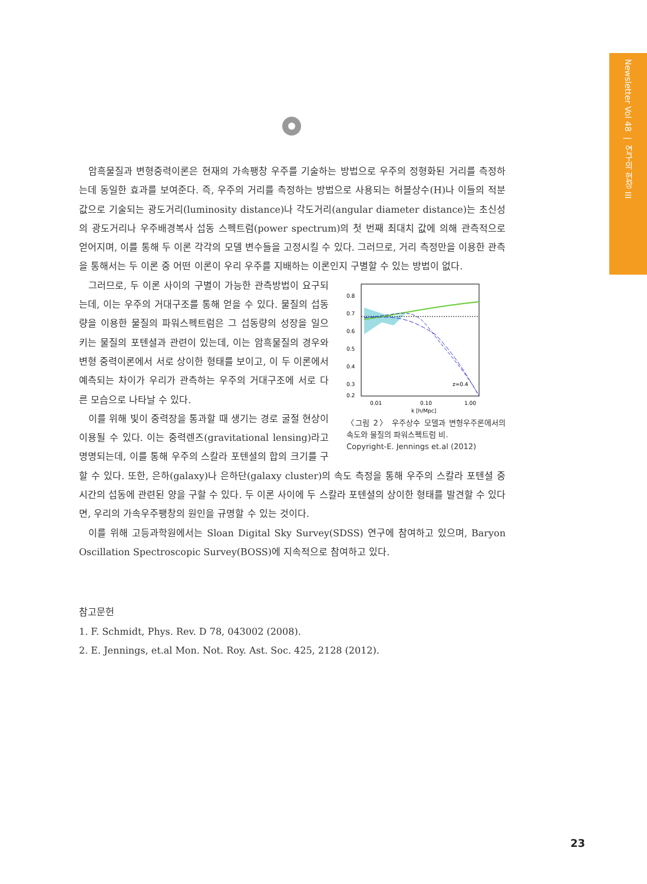Newsletter Vol 48 | 연구의 현장 III
암흑물질과 변형중력이론은 현재의 가속팽창 우주를 기술하는 방법으로 우주의 정형화된 거리를 측정하는데 동일한 효과를 보여준다. 즉, 우주의 거리를 측정하는 방법으로 사용되는 허블상수(H)나 이들의 적분 값으로 기술되는 광도거리(luminosity distance)나 각도거리(angular diameter distance)는 초신성의 광도거리나 우주배경복사 섭동 스펙트럼(power spectrum)의 첫 번째 최대치 값에 의해 관측적으로 얻어지며, 이를 통해 두 이론 각각의 모델 변수들을 고정시킬 수 있다. 그러므로, 거리 측정만을 이용한 관측을 통해서는 두 이론 중 어떤 이론이 우리 우주를 지배하는 이론인지 구별할 수 있는 방법이 없다.
0.8
0.7
0.6
0.5
0.4
0.3
0.2
z=0.4
0.01
0.10
1.00
k [h/Mpc]
〈그림 2〉 우주상수 모델과 변형우주론에서의 속도와 물질의 파워스펙트럼 비.
Copyright-E. Jennings et.al (2012)
그러므로, 두 이론 사이의 구별이 가능한 관측방법이 요구되는데, 이는 우주의 거대구조를 통해 얻을 수 있다. 물질의 섭동량을 이용한 물질의 파워스펙트럼은 그 섭동량의 성장을 일으키는 물질의 포텐셜과 관련이 있는데, 이는 암흑물질의 경우와 변형 중력이론에서 서로 상이한 형태를 보이고, 이 두 이론에서 예측되는 차이가 우리가 관측하는 우주의 거대구조에 서로 다른 모습으로 나타날 수 있다.
이를 위해 빛이 중력장을 통과할 때 생기는 경로 굴절 현상이 이용될 수 있다. 이는 중력렌즈(gravitational lensing)라고 명명되는데, 이를 통해 우주의 스칼라 포텐셜의 합의 크기를 구할 수 있다. 또한, 은하(galaxy)나 은하단(galaxy cluster)의 속도 측정을 통해 우주의 스칼라 포텐셜 중 시간의 섭동에 관련된 양을 구할 수 있다. 두 이론 사이에 두 스칼라 포텐셜의 상이한 형태를 발견할 수 있다면, 우리의 가속우주팽창의 원인을 규명할 수 있는 것이다.
이를 위해 고등과학원에서는 Sloan Digital Sky Survey(SDSS) 연구에 참여하고 있으며, Baryon Oscillation Spectroscopic Survey(BOSS)에 지속적으로 참여하고 있다.
참고문헌
1. F. Schmidt, Phys. Rev. D 78, 043002 (2008).
2. E. Jennings, et.al Mon. Not. Roy. Ast. Soc. 425, 2128 (2012).
23